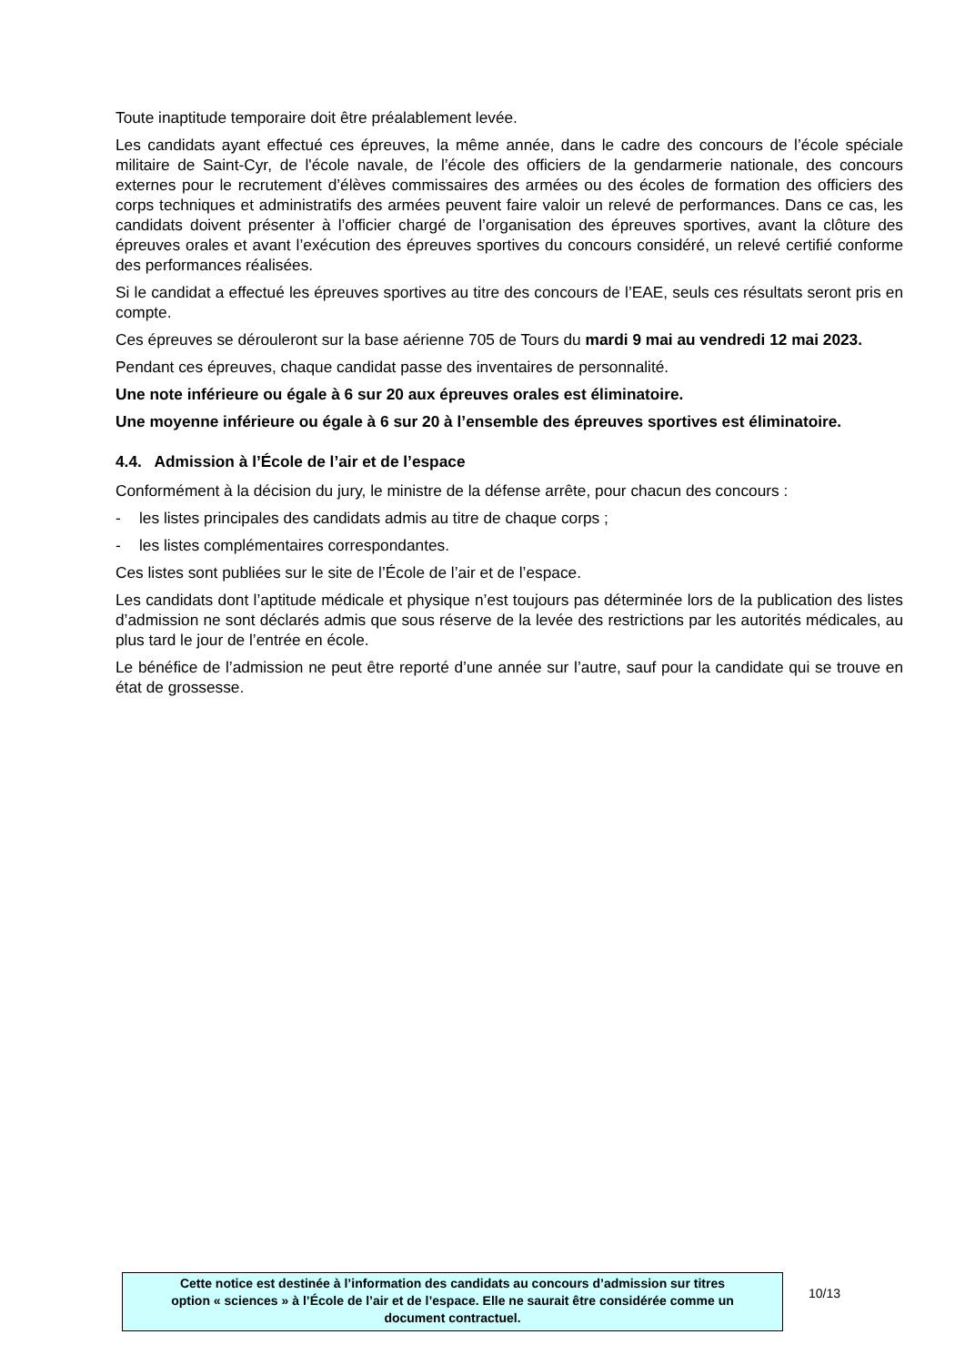Toute inaptitude temporaire doit être préalablement levée.
Les candidats ayant effectué ces épreuves, la même année, dans le cadre des concours de l’école spéciale militaire de Saint-Cyr, de l'école navale, de l’école des officiers de la gendarmerie nationale, des concours externes pour le recrutement d’élèves commissaires des armées ou des écoles de formation des officiers des corps techniques et administratifs des armées peuvent faire valoir un relevé de performances. Dans ce cas, les candidats doivent présenter à l’officier chargé de l’organisation des épreuves sportives, avant la clôture des épreuves orales et avant l’exécution des épreuves sportives du concours considéré, un relevé certifié conforme des performances réalisées.
Si le candidat a effectué les épreuves sportives au titre des concours de l’EAE, seuls ces résultats seront pris en compte.
Ces épreuves se dérouleront sur la base aérienne 705 de Tours du mardi 9 mai au vendredi 12 mai 2023.
Pendant ces épreuves, chaque candidat passe des inventaires de personnalité.
Une note inférieure ou égale à 6 sur 20 aux épreuves orales est éliminatoire.
Une moyenne inférieure ou égale à 6 sur 20 à l’ensemble des épreuves sportives est éliminatoire.
4.4. Admission à l’École de l’air et de l’espace
Conformément à la décision du jury, le ministre de la défense arrête, pour chacun des concours :
- les listes principales des candidats admis au titre de chaque corps ;
- les listes complémentaires correspondantes.
Ces listes sont publiées sur le site de l’École de l’air et de l’espace.
Les candidats dont l’aptitude médicale et physique n’est toujours pas déterminée lors de la publication des listes d’admission ne sont déclarés admis que sous réserve de la levée des restrictions par les autorités médicales, au plus tard le jour de l’entrée en école.
Le bénéfice de l’admission ne peut être reporté d’une année sur l’autre, sauf pour la candidate qui se trouve en état de grossesse.
Cette notice est destinée à l’information des candidats au concours d’admission sur titres
option « sciences » à l’École de l’air et de l’espace. Elle ne saurait être considérée comme un
document contractuel.
10/13